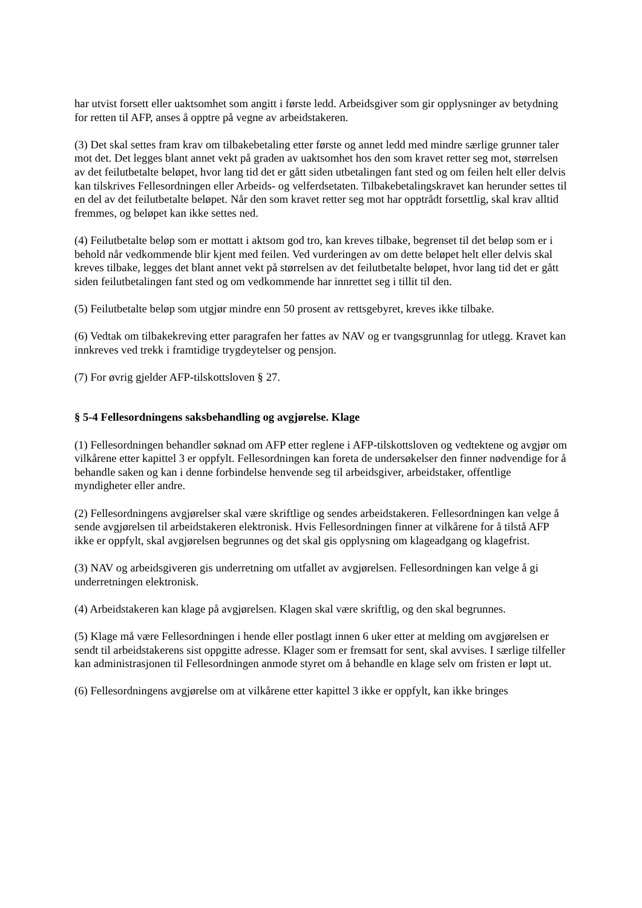har utvist forsett eller uaktsomhet som angitt i første ledd. Arbeidsgiver som gir opplysninger av betydning for retten til AFP, anses å opptre på vegne av arbeidstakeren.
(3) Det skal settes fram krav om tilbakebetaling etter første og annet ledd med mindre særlige grunner taler mot det. Det legges blant annet vekt på graden av uaktsomhet hos den som kravet retter seg mot, størrelsen av det feilutbetalte beløpet, hvor lang tid det er gått siden utbetalingen fant sted og om feilen helt eller delvis kan tilskrives Fellesordningen eller Arbeids- og velferdsetaten. Tilbakebetalingskravet kan herunder settes til en del av det feilutbetalte beløpet. Når den som kravet retter seg mot har opptrådt forsettlig, skal krav alltid fremmes, og beløpet kan ikke settes ned.
(4) Feilutbetalte beløp som er mottatt i aktsom god tro, kan kreves tilbake, begrenset til det beløp som er i behold når vedkommende blir kjent med feilen. Ved vurderingen av om dette beløpet helt eller delvis skal kreves tilbake, legges det blant annet vekt på størrelsen av det feilutbetalte beløpet, hvor lang tid det er gått siden feilutbetalingen fant sted og om vedkommende har innrettet seg i tillit til den.
(5) Feilutbetalte beløp som utgjør mindre enn 50 prosent av rettsgebyret, kreves ikke tilbake.
(6) Vedtak om tilbakekreving etter paragrafen her fattes av NAV og er tvangsgrunnlag for utlegg. Kravet kan innkreves ved trekk i framtidige trygdeytelser og pensjon.
(7) For øvrig gjelder AFP-tilskottsloven § 27.
§ 5-4 Fellesordningens saksbehandling og avgjørelse. Klage
(1) Fellesordningen behandler søknad om AFP etter reglene i AFP-tilskottsloven og vedtektene og avgjør om vilkårene etter kapittel 3 er oppfylt. Fellesordningen kan foreta de undersøkelser den finner nødvendige for å behandle saken og kan i denne forbindelse henvende seg til arbeidsgiver, arbeidstaker, offentlige myndigheter eller andre.
(2) Fellesordningens avgjørelser skal være skriftlige og sendes arbeidstakeren. Fellesordningen kan velge å sende avgjørelsen til arbeidstakeren elektronisk. Hvis Fellesordningen finner at vilkårene for å tilstå AFP ikke er oppfylt, skal avgjørelsen begrunnes og det skal gis opplysning om klageadgang og klagefrist.
(3) NAV og arbeidsgiveren gis underretning om utfallet av avgjørelsen. Fellesordningen kan velge å gi underretningen elektronisk.
(4) Arbeidstakeren kan klage på avgjørelsen. Klagen skal være skriftlig, og den skal begrunnes.
(5) Klage må være Fellesordningen i hende eller postlagt innen 6 uker etter at melding om avgjørelsen er sendt til arbeidstakerens sist oppgitte adresse. Klager som er fremsatt for sent, skal avvises. I særlige tilfeller kan administrasjonen til Fellesordningen anmode styret om å behandle en klage selv om fristen er løpt ut.
(6) Fellesordningens avgjørelse om at vilkårene etter kapittel 3 ikke er oppfylt, kan ikke bringes